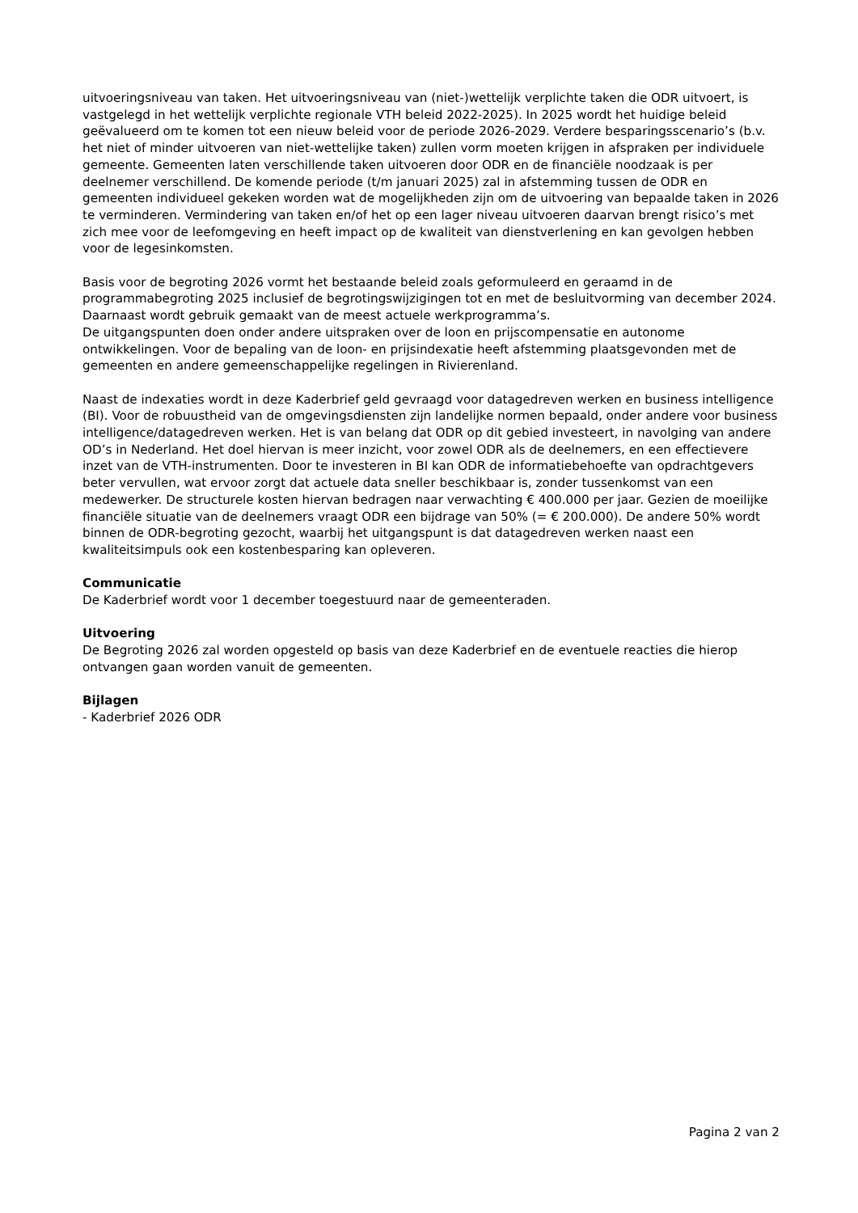uitvoeringsniveau van taken. Het uitvoeringsniveau van (niet-)wettelijk verplichte taken die ODR uitvoert, is vastgelegd in het wettelijk verplichte regionale VTH beleid 2022-2025). In 2025 wordt het huidige beleid geëvalueerd om te komen tot een nieuw beleid voor de periode 2026-2029. Verdere besparingsscenario’s (b.v. het niet of minder uitvoeren van niet-wettelijke taken) zullen vorm moeten krijgen in afspraken per individuele gemeente. Gemeenten laten verschillende taken uitvoeren door ODR en de financiële noodzaak is per deelnemer verschillend. De komende periode (t/m januari 2025) zal in afstemming tussen de ODR en gemeenten individueel gekeken worden wat de mogelijkheden zijn om de uitvoering van bepaalde taken in 2026 te verminderen. Vermindering van taken en/of het op een lager niveau uitvoeren daarvan brengt risico’s met zich mee voor de leefomgeving en heeft impact op de kwaliteit van dienstverlening en kan gevolgen hebben voor de legesinkomsten.
Basis voor de begroting 2026 vormt het bestaande beleid zoals geformuleerd en geraamd in de programmabegroting 2025 inclusief de begrotingswijzigingen tot en met de besluitvorming van december 2024. Daarnaast wordt gebruik gemaakt van de meest actuele werkprogramma’s.
De uitgangspunten doen onder andere uitspraken over de loon en prijscompensatie en autonome ontwikkelingen. Voor de bepaling van de loon- en prijsindexatie heeft afstemming plaatsgevonden met de gemeenten en andere gemeenschappelijke regelingen in Rivierenland.
Naast de indexaties wordt in deze Kaderbrief geld gevraagd voor datagedreven werken en business intelligence (BI). Voor de robuustheid van de omgevingsdiensten zijn landelijke normen bepaald, onder andere voor business intelligence/datagedreven werken. Het is van belang dat ODR op dit gebied investeert, in navolging van andere OD’s in Nederland. Het doel hiervan is meer inzicht, voor zowel ODR als de deelnemers, en een effectievere inzet van de VTH-instrumenten. Door te investeren in BI kan ODR de informatiebehoefte van opdrachtgevers beter vervullen, wat ervoor zorgt dat actuele data sneller beschikbaar is, zonder tussenkomst van een medewerker. De structurele kosten hiervan bedragen naar verwachting € 400.000 per jaar. Gezien de moeilijke financiële situatie van de deelnemers vraagt ODR een bijdrage van 50% (= € 200.000). De andere 50% wordt binnen de ODR-begroting gezocht, waarbij het uitgangspunt is dat datagedreven werken naast een kwaliteitsimpuls ook een kostenbesparing kan opleveren.
Communicatie
De Kaderbrief wordt voor 1 december toegestuurd naar de gemeenteraden.
Uitvoering
De Begroting 2026 zal worden opgesteld op basis van deze Kaderbrief en de eventuele reacties die hierop ontvangen gaan worden vanuit de gemeenten.
Bijlagen
- Kaderbrief 2026 ODR
Pagina 2 van 2